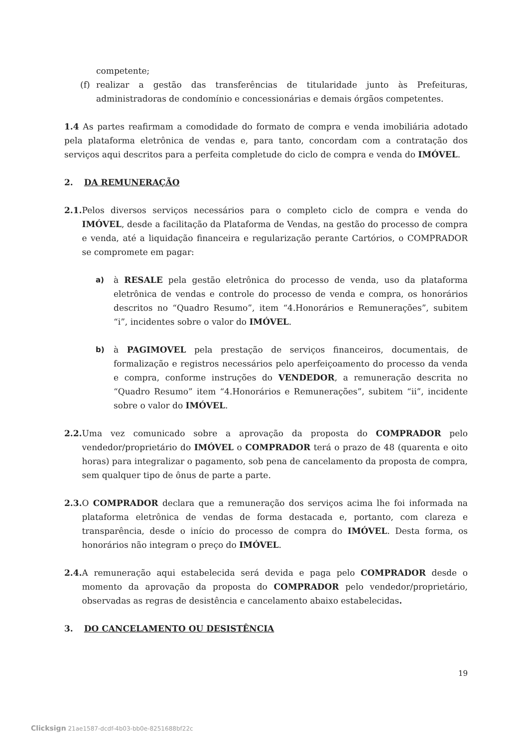competente;
(f) realizar a gestão das transferências de titularidade junto às Prefeituras, administradoras de condomínio e concessionárias e demais órgãos competentes.
1.4 As partes reafirmam a comodidade do formato de compra e venda imobiliária adotado pela plataforma eletrônica de vendas e, para tanto, concordam com a contratação dos serviços aqui descritos para a perfeita completude do ciclo de compra e venda do IMÓVEL.
2. DA REMUNERAÇÃO
2.1. Pelos diversos serviços necessários para o completo ciclo de compra e venda do IMÓVEL, desde a facilitação da Plataforma de Vendas, na gestão do processo de compra e venda, até a liquidação financeira e regularização perante Cartórios, o COMPRADOR se compromete em pagar:
a) à RESALE pela gestão eletrônica do processo de venda, uso da plataforma eletrônica de vendas e controle do processo de venda e compra, os honorários descritos no “Quadro Resumo”, item “4.Honorários e Remunerações”, subitem “i”, incidentes sobre o valor do IMÓVEL.
b) à PAGIMOVEL pela prestação de serviços financeiros, documentais, de formalização e registros necessários pelo aperfeiçoamento do processo da venda e compra, conforme instruções do VENDEDOR, a remuneração descrita no “Quadro Resumo” item “4.Honorários e Remunerações”, subitem “ii”, incidente sobre o valor do IMÓVEL.
2.2. Uma vez comunicado sobre a aprovação da proposta do COMPRADOR pelo vendedor/proprietário do IMÓVEL o COMPRADOR terá o prazo de 48 (quarenta e oito horas) para integralizar o pagamento, sob pena de cancelamento da proposta de compra, sem qualquer tipo de ônus de parte a parte.
2.3. O COMPRADOR declara que a remuneração dos serviços acima lhe foi informada na plataforma eletrônica de vendas de forma destacada e, portanto, com clareza e transparência, desde o início do processo de compra do IMÓVEL. Desta forma, os honorários não integram o preço do IMÓVEL.
2.4. A remuneração aqui estabelecida será devida e paga pelo COMPRADOR desde o momento da aprovação da proposta do COMPRADOR pelo vendedor/proprietário, observadas as regras de desistência e cancelamento abaixo estabelecidas.
3. DO CANCELAMENTO OU DESISTÊNCIA
19
Clicksign 21ae1587-dcdf-4b03-bb0e-8251688bf22c